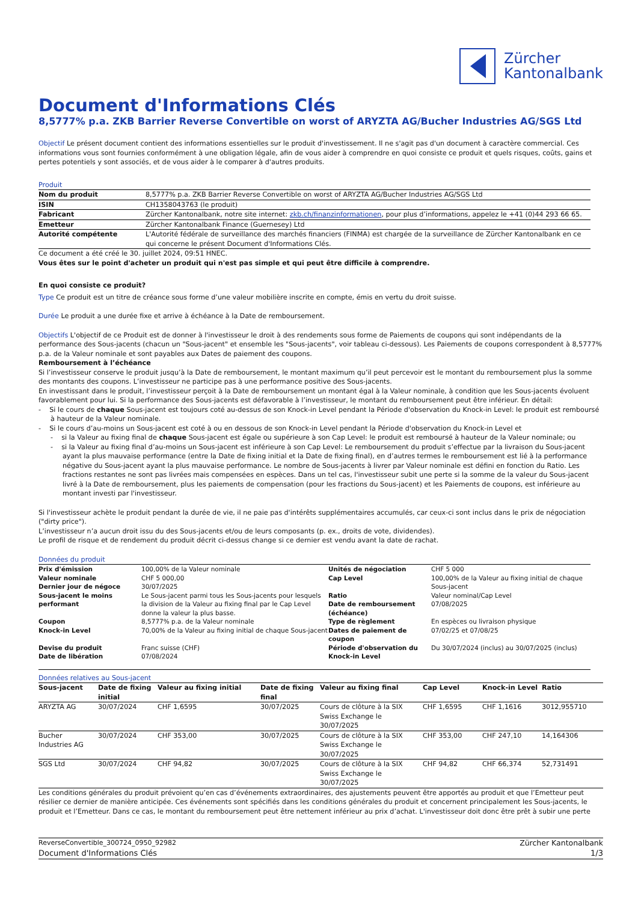Zürcher
Kantonalbank
Document d'Informations Clés
8,5777% p.a. ZKB Barrier Reverse Convertible on worst of ARYZTA AG/Bucher Industries AG/SGS Ltd
Objectif Le présent document contient des informations essentielles sur le produit d'investissement. Il ne s'agit pas d'un document à caractère commercial. Ces informations vous sont fournies conformément à une obligation légale, afin de vous aider à comprendre en quoi consiste ce produit et quels risques, coûts, gains et pertes potentiels y sont associés, et de vous aider à le comparer à d'autres produits.
Produit
| Nom du produit | 8,5777% p.a. ZKB Barrier Reverse Convertible on worst of ARYZTA AG/Bucher Industries AG/SGS Ltd |
| ISIN | CH1358043763 (le produit) |
| Fabricant | Zürcher Kantonalbank, notre site internet: zkb.ch/finanzinformationen , pour plus d’informations, appelez le +41 (0)44 293 66 65. |
| Emetteur | Zürcher Kantonalbank Finance (Guernesey) Ltd |
| Autorité compétente | L'Autorité fédérale de surveillance des marchés financiers (FINMA) est chargée de la surveillance de Zürcher Kantonalbank en ce qui concerne le présent Document d'Informations Clés. |
Ce document a été créé le 30. juillet 2024, 09:51 HNEC.
Vous êtes sur le point d'acheter un produit qui n'est pas simple et qui peut être difficile à comprendre.
En quoi consiste ce produit?
Type Ce produit est un titre de créance sous forme d’une valeur mobilière inscrite en compte, émis en vertu du droit suisse.
Durée Le produit a une durée fixe et arrive à échéance à la Date de remboursement.
Objectifs L'objectif de ce Produit est de donner à l'investisseur le droit à des rendements sous forme de Paiements de coupons qui sont indépendants de la performance des Sous-jacents (chacun un "Sous-jacent" et ensemble les "Sous-jacents", voir tableau ci-dessous). Les Paiements de coupons correspondent à 8,5777% p.a. de la Valeur nominale et sont payables aux Dates de paiement des coupons.
Remboursement à l’échéance
Si l’investisseur conserve le produit jusqu’à la Date de remboursement, le montant maximum qu’il peut percevoir est le montant du remboursement plus la somme des montants des coupons. L’investisseur ne participe pas à une performance positive des Sous-jacents.
En investissant dans le produit, l’investisseur perçoit à la Date de remboursement un montant égal à la Valeur nominale, à condition que les Sous-jacents évoluent favorablement pour lui. Si la performance des Sous-jacents est défavorable à l’investisseur, le montant du remboursement peut être inférieur. En détail:
- Si le cours de chaque Sous-jacent est toujours coté au-dessus de son Knock-in Level pendant la Période d'observation du Knock-in Level: le produit est remboursé à hauteur de la Valeur nominale.
- Si le cours d’au-moins un Sous-jacent est coté à ou en dessous de son Knock-in Level pendant la Période d'observation du Knock-in Level et
- si la Valeur au fixing final de chaque Sous-jacent est égale ou supérieure à son Cap Level: le produit est remboursé à hauteur de la Valeur nominale; ou
- si la Valeur au fixing final d’au-moins un Sous-jacent est inférieure à son Cap Level: Le remboursement du produit s’effectue par la livraison du Sous-jacent ayant la plus mauvaise performance (entre la Date de fixing initial et la Date de fixing final), en d’autres termes le remboursement est lié à la performance négative du Sous-jacent ayant la plus mauvaise performance. Le nombre de Sous-jacents à livrer par Valeur nominale est défini en fonction du Ratio. Les fractions restantes ne sont pas livrées mais compensées en espèces. Dans un tel cas, l'investisseur subit une perte si la somme de la valeur du Sous-jacent livré à la Date de remboursement, plus les paiements de compensation (pour les fractions du Sous-jacent) et les Paiements de coupons, est inférieure au montant investi par l'investisseur.
Si l'investisseur achète le produit pendant la durée de vie, il ne paie pas d'intérêts supplémentaires accumulés, car ceux-ci sont inclus dans le prix de négociation ("dirty price").
L’investisseur n’a aucun droit issu du des Sous-jacents et/ou de leurs composants (p. ex., droits de vote, dividendes).
Le profil de risque et de rendement du produit décrit ci-dessus change si ce dernier est vendu avant la date de rachat.
Données du produit
| Prix d'émission | 100,00% de la Valeur nominale | Unités de négociation | CHF 5 000 |
| Valeur nominale | CHF 5 000,00 | Cap Level | 100,00% de la Valeur au fixing initial de chaque Sous-jacent |
| Dernier jour de négoce | 30/07/2025 | | |
| Sous-jacent le moins performant | Le Sous-jacent parmi tous les Sous-jacents pour lesquels la division de la Valeur au fixing final par le Cap Level donne la valeur la plus basse. | Ratio Date de remboursement (échéance) | Valeur nominal/Cap Level 07/08/2025 |
| Coupon | 8,5777% p.a. de la Valeur nominale | Type de règlement | En espèces ou livraison physique |
| Knock-in Level | 70,00% de la Valeur au fixing initial de chaque Sous-jacent | Dates de paiement de coupon | 07/02/25 et 07/08/25 |
| Devise du produit Date de libération | Franc suisse (CHF) 07/08/2024 | Période d'observation du Knock-in Level | Du 30/07/2024 (inclus) au 30/07/2025 (inclus) |
Données relatives au Sous-jacent
| Sous-jacent | Date de fixing initial | Valeur au fixing initial | Date de fixing final | Valeur au fixing final | Cap Level | Knock-in Level | Ratio |
| --- | --- | --- | --- | --- | --- | --- | --- |
| ARYZTA AG | 30/07/2024 | CHF 1,6595 | 30/07/2025 | Cours de clôture à la SIX Swiss Exchange le 30/07/2025 | CHF 1,6595 | CHF 1,1616 | 3012,955710 |
| Bucher Industries AG | 30/07/2024 | CHF 353,00 | 30/07/2025 | Cours de clôture à la SIX Swiss Exchange le 30/07/2025 | CHF 353,00 | CHF 247,10 | 14,164306 |
| SGS Ltd | 30/07/2024 | CHF 94,82 | 30/07/2025 | Cours de clôture à la SIX Swiss Exchange le 30/07/2025 | CHF 94,82 | CHF 66,374 | 52,731491 |
Les conditions générales du produit prévoient qu’en cas d’événements extraordinaires, des ajustements peuvent être apportés au produit et que l’Emetteur peut résilier ce dernier de manière anticipée. Ces événements sont spécifiés dans les conditions générales du produit et concernent principalement les Sous-jacents, le produit et l’Emetteur. Dans ce cas, le montant du remboursement peut être nettement inférieur au prix d’achat. L'investisseur doit donc être prêt à subir une perte
ReverseConvertible_300724_0950_92982 Zürcher Kantonalbank
Document d'Informations Clés 1/3